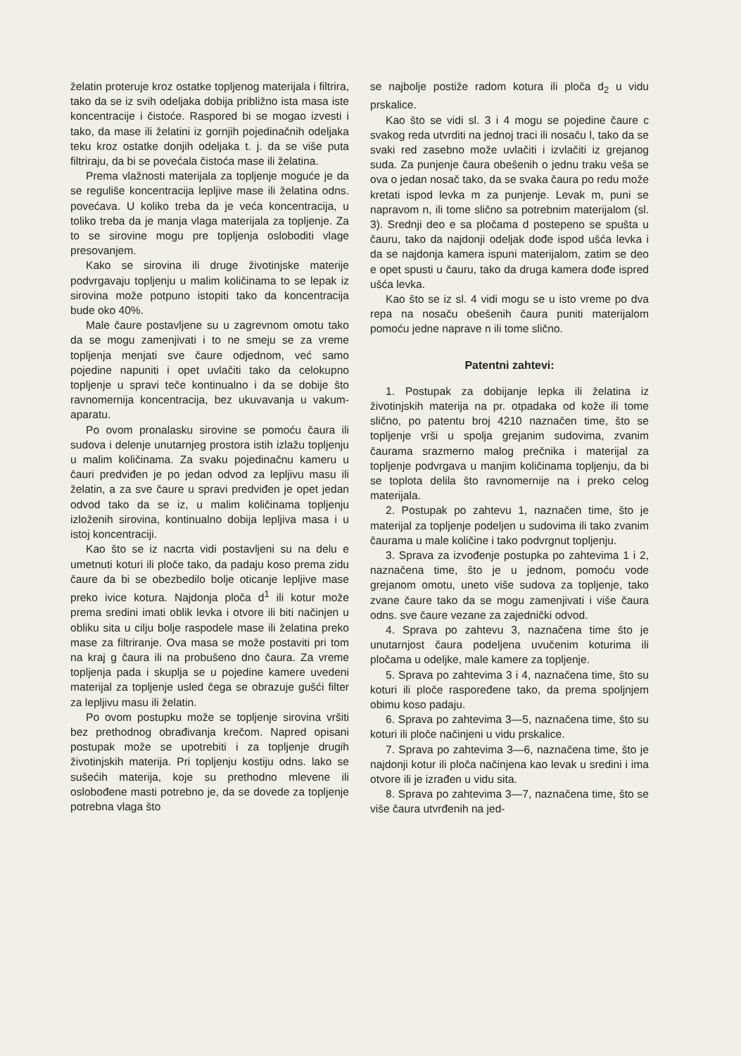želatin proteruje kroz ostatke topljenog materijala i filtrira, tako da se iz svih odeljaka dobija približno ista masa iste koncentracije i čistoće. Raspored bi se mogao izvesti i tako, da mase ili želatini iz gornjih pojedinačnih odeljaka teku kroz ostatke donjih odeljaka t. j. da se više puta filtriraju, da bi se povećala čistoća mase ili želatina.
Prema vlažnosti materijala za topljenje moguće je da se reguliše koncentracija lepljive mase ili želatina odns. povećava. U koliko treba da je veća koncentracija, u toliko treba da je manja vlaga materijala za topljenje. Za to se sirovine mogu pre topljenja osloboditi vlage presovanjem.
Kako se sirovina ili druge životinjske materije podvrgavaju topljenju u malim količinama to se lepak iz sirovina može potpuno istopiti tako da koncentracija bude oko 40%.
Male čaure postavljene su u zagrevnom omotu tako da se mogu zamenjivati i to ne smeju se za vreme topljenja menjati sve čaure odjednom, već samo pojedine napuniti i opet uvlačiti tako da celokupno topljenje u spravi teče kontinualno i da se dobije što ravnomernija koncentracija, bez ukuvavanja u vakum-aparatu.
Po ovom pronalasku sirovine se pomoću čaura ili sudova i delenje unutarnjeg prostora istih izlažu topljenju u malim količinama. Za svaku pojedinačnu kameru u čauri predviđen je po jedan odvod za lepljivu masu ili želatin, a za sve čaure u spravi predviđen je opet jedan odvod tako da se iz, u malim količinama topljenju izloženih sirovina, kontinualno dobija lepljiva masa i u istoj koncentraciji.
Kao što se iz nacrta vidi postavljeni su na delu e umetnuti koturi ili ploče tako, da padaju koso prema zidu čaure da bi se obezbedilo bolje oticanje lepljive mase preko ivice kotura. Najdonja ploča d<sup>1</sup> ili kotur može prema sredini imati oblik levka i otvore ili biti načinjen u obliku sita u cilju bolje raspodele mase ili želatina preko mase za filtriranje. Ova masa se može postaviti pri tom na kraj g čaura ili na probušeno dno čaura. Za vreme topljenja pada i skuplja se u pojedine kamere uvedeni materijal za topljenje usled čega se obrazuje gušći filter za lepljivu masu ili želatin.
Po ovom postupku može se topljenje sirovina vršiti bez prethodnog obrađivanja krečom. Napred opisani postupak može se upotrebiti i za topljenje drugih životinjskih materija. Pri topljenju kostiju odns. lako se sušećih materija, koje su prethodno mlevene ili oslobođene masti potrebno je, da se dovede za topljenje potrebna vlaga što
se najbolje postiže radom kotura ili ploča d<sub>2</sub> u vidu prskalice.
Kao što se vidi sl. 3 i 4 mogu se pojedine čaure c svakog reda utvrditi na jednoj traci ili nosaču l, tako da se svaki red zasebno može uvlačiti i izvlačiti iz grejanog suda. Za punjenje čaura obešenih o jednu traku veša se ova o jedan nosač tako, da se svaka čaura po redu može kretati ispod levka m za punjenje. Levak m, puni se napravom n, ili tome slično sa potrebnim materijalom (sl. 3). Srednji deo e sa pločama d postepeno se spušta u čauru, tako da najdonji odeljak dođe ispod ušća levka i da se najdonja kamera ispuni materijalom, zatim se deo e opet spusti u čauru, tako da druga kamera dođe ispred ušća levka.
Kao što se iz sl. 4 vidi mogu se u isto vreme po dva repa na nosaču obešenih čaura puniti materijalom pomoću jedne naprave n ili tome slično.
Patentni zahtevi:
1. Postupak za dobijanje lepka ili želatina iz životinjskih materija na pr. otpadaka od kože ili tome slično, po patentu broj 4210 naznačen time, što se topljenje vrši u spolja grejanim sudovima, zvanim čaurama srazmerno malog prečnika i materijal za topljenje podvrgava u manjim količinama topljenju, da bi se toplota delila što ravnomernije na i preko celog materijala.
2. Postupak po zahtevu 1, naznačen time, što je materijal za topljenje podeljen u sudovima ili tako zvanim čaurama u male količine i tako podvrgnut topljenju.
3. Sprava za izvođenje postupka po zahtevima 1 i 2, naznačena time, što je u jednom, pomoću vode grejanom omotu, uneto više sudova za topljenje, tako zvane čaure tako da se mogu zamenjivati i više čaura odns. sve čaure vezane za zajednički odvod.
4. Sprava po zahtevu 3, naznačena time što je unutarnjost čaura podeljena uvučenim koturima ili pločama u odeljke, male kamere za topljenje.
5. Sprava po zahtevima 3 i 4, naznačena time, što su koturi ili ploče raspoređene tako, da prema spoljnjem obimu koso padaju.
6. Sprava po zahtevima 3—5, naznačena time, što su koturi ili ploče načinjeni u vidu prskalice.
7. Sprava po zahtevima 3—6, naznačena time, što je najdonji kotur ili ploča načinjena kao levak u sredini i ima otvore ili je izrađen u vidu sita.
8. Sprava po zahtevima 3—7, naznačena time, što se više čaura utvrđenih na jed-